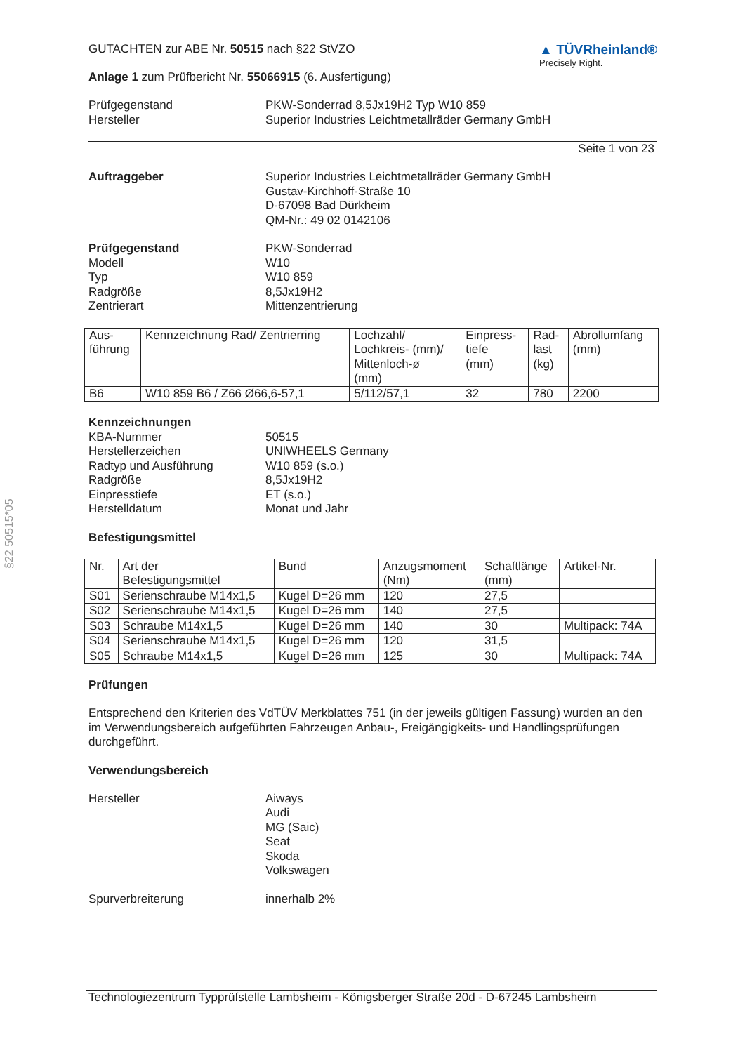§22 50515*05
GUTACHTEN zur ABE Nr. 50515 nach §22 StVZO
Anlage 1 zum Prüfbericht Nr. 55066915 (6. Ausfertigung)
▲ TÜVRheinland®
Precisely Right.
Prüfgegenstand
Hersteller
PKW-Sonderrad 8,5Jx19H2 Typ W10 859
Superior Industries Leichtmetallräder Germany GmbH
Seite 1 von 23
Auftraggeber Superior Industries Leichtmetallräder Germany GmbH
Gustav-Kirchhoff-Straße 10
D-67098 Bad Dürkheim
QM-Nr.: 49 02 0142106
Prüfgegenstand
Modell
Typ
Radgröße
Zentrierart
PKW-Sonderrad
W10
W10 859
8,5Jx19H2
Mittenzentrierung
| Aus- führung | Kennzeichnung Rad/ Zentrierring | Lochzahl/ Lochkreis- (mm)/ Mittenloch-ø (mm) | Einpress- tiefe (mm) | Rad- last (kg) | Abrollumfang (mm) |
| B6 | W10 859 B6 / Z66 Ø66,6-57,1 | 5/112/57,1 | 32 | 780 | 2200 |
Kennzeichnungen
KBA-Nummer
Herstellerzeichen
Radtyp und Ausführung
Radgröße
Einpresstiefe
Herstelldatum
50515
UNIWHEELS Germany
W10 859 (s.o.)
8,5Jx19H2
ET (s.o.)
Monat und Jahr
Befestigungsmittel
| Nr. | Art der Befestigungsmittel | Bund | Anzugsmoment (Nm) | Schaftlänge (mm) | Artikel-Nr. |
| S01 | Serienschraube M14x1,5 | Kugel D=26 mm | 120 | 27,5 | |
| S02 | Serienschraube M14x1,5 | Kugel D=26 mm | 140 | 27,5 | |
| S03 | Schraube M14x1,5 | Kugel D=26 mm | 140 | 30 | Multipack: 74A |
| S04 | Serienschraube M14x1,5 | Kugel D=26 mm | 120 | 31,5 | |
| S05 | Schraube M14x1,5 | Kugel D=26 mm | 125 | 30 | Multipack: 74A |
Prüfungen
Entsprechend den Kriterien des VdTÜV Merkblattes 751 (in der jeweils gültigen Fassung) wurden an den im Verwendungsbereich aufgeführten Fahrzeugen Anbau-, Freigängigkeits- und Handlingsprüfungen durchgeführt.
Verwendungsbereich
Hersteller Aiways
Audi
MG (Saic)
Seat
Skoda
Volkswagen
Spurverbreiterung innerhalb 2%
Technologiezentrum Typprüfstelle Lambsheim - Königsberger Straße 20d - D-67245 Lambsheim